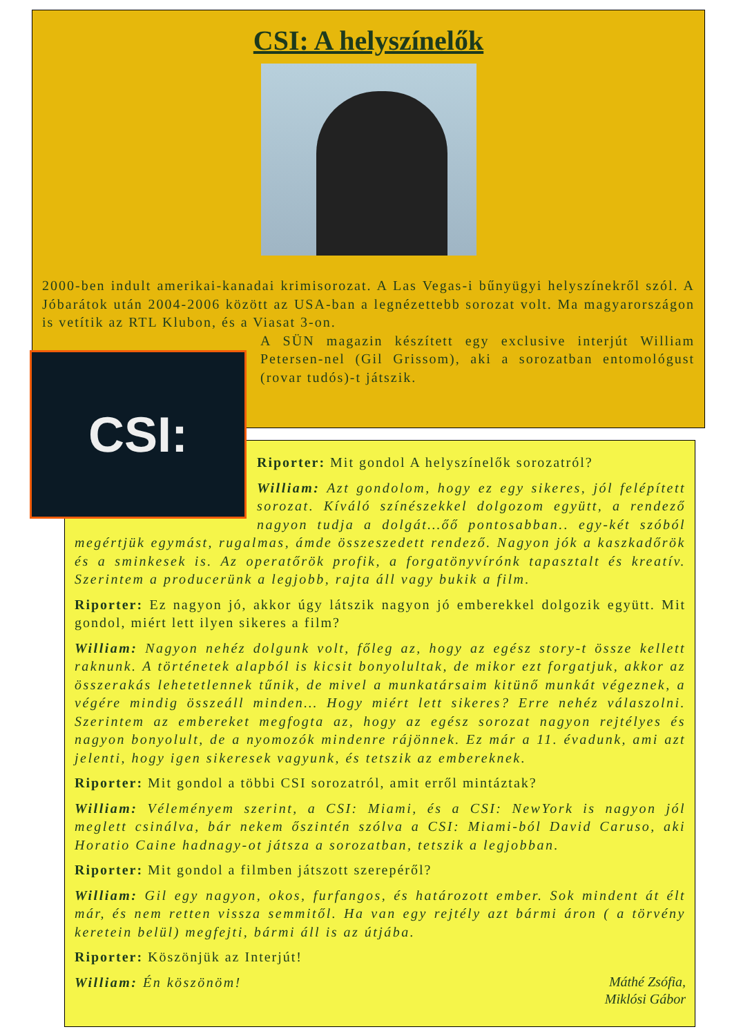CSI: A helyszínelők
2000-ben indult amerikai-kanadai krimisorozat. A Las Vegas-i bűnyügyi helyszínekről szól. A Jóbarátok után 2004-2006 között az USA-ban a legnézettebb sorozat volt. Ma magyarországon is vetítik az RTL Klubon, és a Viasat 3-on.
A SÜN magazin készített egy exclusive interjút William Petersen-nel (Gil Grissom), aki a sorozatban entomológust (rovar tudós)-t játszik.
CSI:
Riporter: Mit gondol A helyszínelők sorozatról?
William: Azt gondolom, hogy ez egy sikeres, jól felépített sorozat. Kíváló színészekkel dolgozom együtt, a rendező nagyon tudja a dolgát…őő pontosabban.. egy-két szóból megértjük egymást, rugalmas, ámde összeszedett rendező. Nagyon jók a kaszkadőrök és a sminkesek is. Az operatőrök profik, a forgatönyvírónk tapasztalt és kreatív. Szerintem a producerünk a legjobb, rajta áll vagy bukik a film.
Riporter: Ez nagyon jó, akkor úgy látszik nagyon jó emberekkel dolgozik együtt. Mit gondol, miért lett ilyen sikeres a film?
William: Nagyon nehéz dolgunk volt, főleg az, hogy az egész story-t össze kellett raknunk. A történetek alapból is kicsit bonyolultak, de mikor ezt forgatjuk, akkor az összerakás lehetetlennek tűnik, de mivel a munkatársaim kitünő munkát végeznek, a végére mindig összeáll minden… Hogy miért lett sikeres? Erre nehéz válaszolni. Szerintem az embereket megfogta az, hogy az egész sorozat nagyon rejtélyes és nagyon bonyolult, de a nyomozók mindenre rájönnek. Ez már a 11. évadunk, ami azt jelenti, hogy igen sikeresek vagyunk, és tetszik az embereknek.
Riporter: Mit gondol a többi CSI sorozatról, amit erről mintáztak?
William: Véleményem szerint, a CSI: Miami, és a CSI: NewYork is nagyon jól meglett csinálva, bár nekem őszintén szólva a CSI: Miami-ból David Caruso, aki Horatio Caine hadnagy-ot játsza a sorozatban, tetszik a legjobban.
Riporter: Mit gondol a filmben játszott szerepéről?
William: Gil egy nagyon, okos, furfangos, és határozott ember. Sok mindent át élt már, és nem retten vissza semmitől. Ha van egy rejtély azt bármi áron ( a törvény keretein belül) megfejti, bármi áll is az útjába.
Riporter: Köszönjük az Interjút!
Máthé Zsófia,
Miklósi Gábor
William: Én köszönöm!